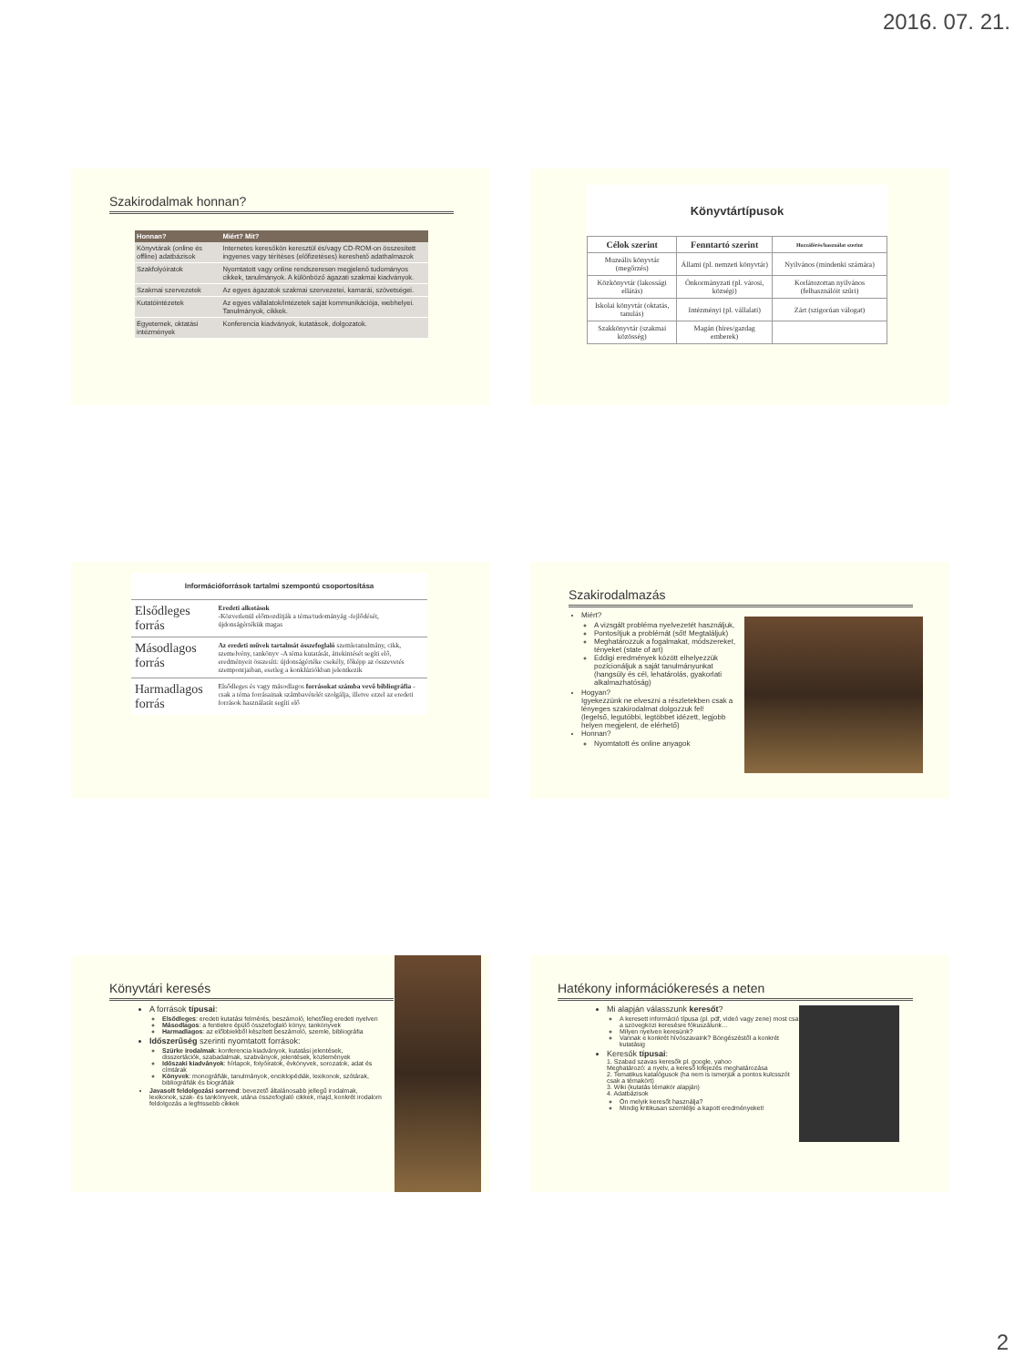2016. 07. 21.
Szakirodalmak honnan?
| Honnan? | Miért? Mit? |
| --- | --- |
| Könyvtárak (online és offline) adatbázisok | Internetes keresőkön keresztül és/vagy CD-ROM-on összesített ingyenes vagy térítéses (előfizetéses) kereshető adathalmazok |
| Szakfolyóiratok | Nyomtatott vagy online rendszeresen megjelenő tudományos cikkek, tanulmányok. A különböző ágazati szakmai kiadványok. |
| Szakmai szervezetek | Az egyes ágazatok szakmai szervezetei, kamarái, szövetségei. |
| Kutatóintézetek | Az egyes vállalatok/intézetek saját kommunikációja, webhelyei. Tanulmányok, cikkek. |
| Egyetemek, oktatási intézmények | Konferencia kiadványok, kutatások, dolgozatok. |
| Könyvtártípusok | | |
| --- | --- | --- |
| Célok szerint | Fenntartó szerint | Hozzáférés/használat szerint |
| Muzeális könyvtár (megőrzés) | Állami (pl. nemzeti könyvtár) | Nyilvános (mindenki számára) |
| Közkönyvtár (lakossági ellátás) | Önkormányzati (pl. városi, községi) | Korlátozottan nyilvános (felhasználóit szűri) |
| Iskolai könyvtár (oktatás, tanulás) | Intézményi (pl. vállalati) | Zárt (szigorúan válogat) |
| Szakkönyvtár (szakmai közösség) | Magán (híres/gazdag emberek) | |
| Információforrások tartalmi szempontú csoportosítása | |
| Elsődleges forrás | Eredeti alkotások -Közvetlenül előmozdítják a téma/tudományág -fejlődését, újdonságértékük magas |
| Másodlagos forrás | Az eredeti művek tartalmát összefoglaló szemletanulmány, cikk, szemelvény, tankönyv -A téma kutatását, áttekintését segíti elő, eredményeit összesíti: újdonságértéke csekély, főképp az összevetés szempontjaiban, esetleg a konklúziókban jelentkezik |
| Harmadlagos forrás | Elsődleges és vagy másodlagos forrásokat számba vevő bibliográfia - csak a téma forrásainak számbavételét szolgálja, illetve ezzel az eredeti források használatát segíti elő |
Szakirodalmazás
Miért?
A vizsgált probléma nyelvezetét használjuk,
Pontosítjuk a problémát (sőt! Megtaláljuk)
Meghatározzuk a fogalmakat, módszereket, tényeket (state of art)
Eddigi eredmények között elhelyezzük pozícionáljuk a saját tanulmányunkat (hangsúly és cél, lehatárolás, gyakorlati alkalmazhatóság)
Hogyan?
Igyekezzünk ne elveszni a részletekben csak a lényeges szakirodalmat dolgozzuk fel!
(legelső, legutóbbi, legtöbbet idézett, legjobb helyen megjelent, de elérhető)
Honnan?
Nyomtatott és online anyagok
Könyvtári keresés
A források típusai:
Elsődleges: eredeti kutatási felmérés, beszámoló, lehetőleg eredeti nyelven
Másodlagos: a fentiekre épülő összefoglaló könyv, tankönyvek
Harmadlagos: az előbbiekből készített beszámoló, szemle, bibliográfia
Időszerűség szerinti nyomtatott források:
Szürke irodalmak: konferencia kiadványok, kutatási jelentések, disszertációk, szabadalmak, szabványok, jelentések, közlemények
Időszaki kiadványok: hírlapok, folyóiratok, évkönyvek, sorozatok, adat és címtárak
Könyvek: monográfiák, tanulmányok, enciklopédiák, lexikonok, szótárak, bibliográfiák és biográfiák
Javasolt feldolgozási sorrend: bevezető általánosabb jellegű irodalmak, lexikonok, szak- és tankönyvek, utána összefoglaló cikkek, majd, konkrét irodalom feldolgozás a legfrissebb cikkek
Hatékony információkeresés a neten
Mi alapján válasszunk keresőt?
A keresett információ típusa (pl. pdf, videó vagy zene) most csak a szövegközi keresésre fókuszálunk…
Milyen nyelven keresünk?
Vannak e konkrét hívószavaink? Böngészéstől a konkrét kutatásig
Keresők típusai:
1. Szabad szavas keresők pl. google, yahoo
Meghatározó: a nyelv, a kereső kifejezés meghatározása
2. Tematikus katalógusok (ha nem is ismerjük a pontos kulcsszót csak a témakört)
3. Wiki (kutatás témakör alapján)
4. Adatbázisok
Ön melyik keresőt használja?
Mindig kritikusan szemlélje a kapott eredményeket!
2